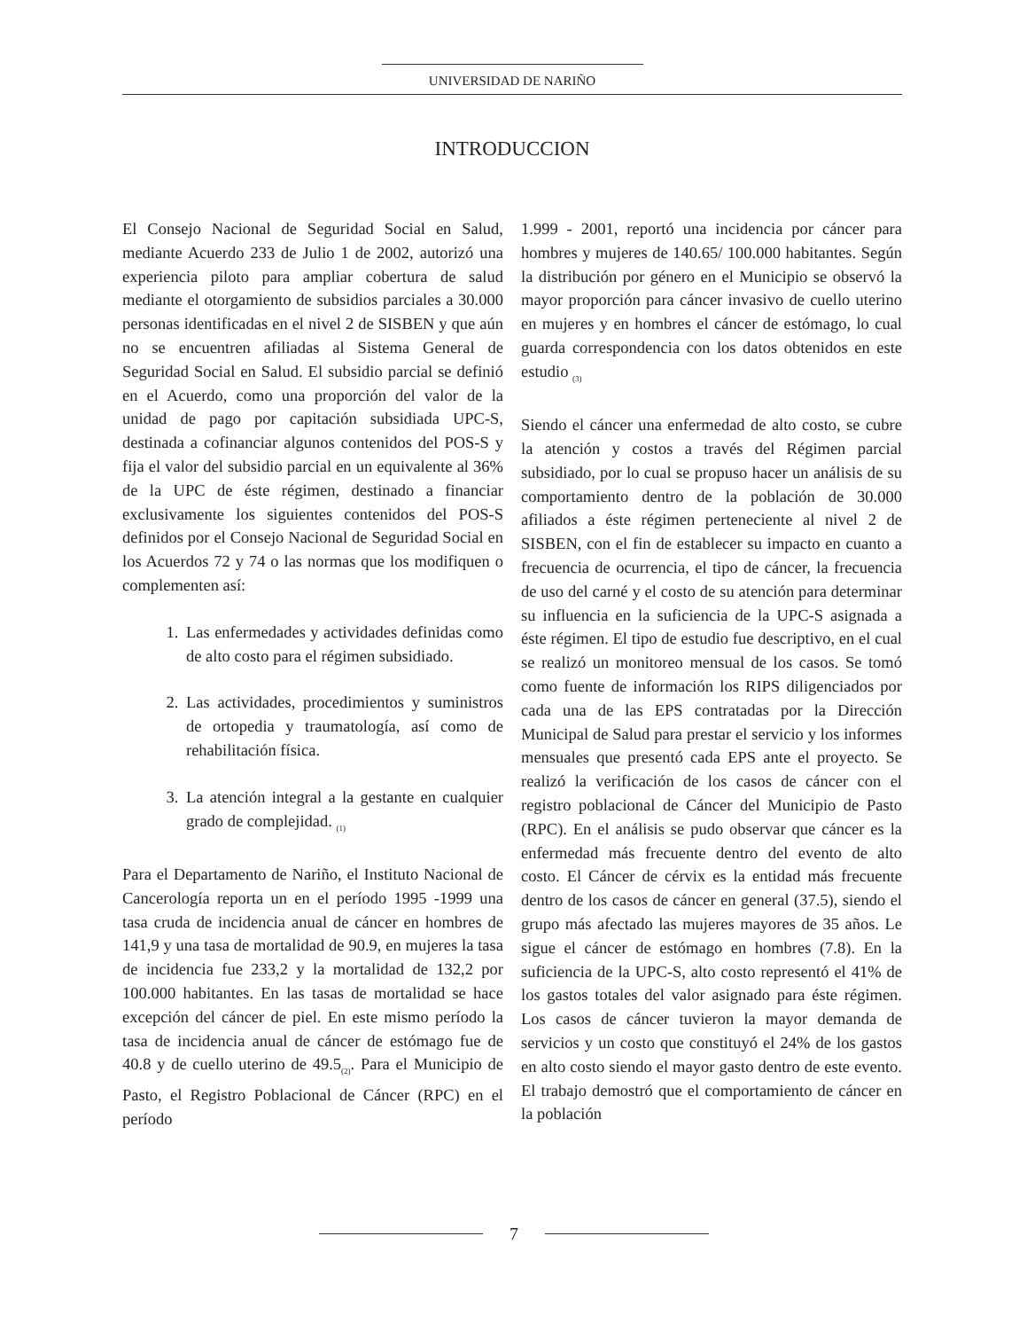UNIVERSIDAD DE NARIÑO
INTRODUCCION
El Consejo Nacional de Seguridad Social en Salud, mediante Acuerdo 233 de Julio 1 de 2002, autorizó una experiencia piloto para ampliar cobertura de salud mediante el otorgamiento de subsidios parciales a 30.000 personas identificadas en el nivel 2 de SISBEN y que aún no se encuentren afiliadas al Sistema General de Seguridad Social en Salud. El subsidio parcial se definió en el Acuerdo, como una proporción del valor de la unidad de pago por capitación subsidiada UPC-S, destinada a cofinanciar algunos contenidos del POS-S y fija el valor del subsidio parcial en un equivalente al 36% de la UPC de éste régimen, destinado a financiar exclusivamente los siguientes contenidos del POS-S definidos por el Consejo Nacional de Seguridad Social en los Acuerdos 72 y 74 o las normas que los modifiquen o complementen así:
1. Las enfermedades y actividades definidas como de alto costo para el régimen subsidiado.
2. Las actividades, procedimientos y suministros de ortopedia y traumatología, así como de rehabilitación física.
3. La atención integral a la gestante en cualquier grado de complejidad. <sub>(1)</sub>
Para el Departamento de Nariño, el Instituto Nacional de Cancerología reporta un en el período 1995 -1999 una tasa cruda de incidencia anual de cáncer en hombres de 141,9 y una tasa de mortalidad de 90.9, en mujeres la tasa de incidencia fue 233,2 y la mortalidad de 132,2 por 100.000 habitantes. En las tasas de mortalidad se hace excepción del cáncer de piel. En este mismo período la tasa de incidencia anual de cáncer de estómago fue de 40.8 y de cuello uterino de 49.5<sub>(2)</sub>. Para el Municipio de Pasto, el Registro Poblacional de Cáncer (RPC) en el período
1.999 - 2001, reportó una incidencia por cáncer para hombres y mujeres de 140.65/ 100.000 habitantes. Según la distribución por género en el Municipio se observó la mayor proporción para cáncer invasivo de cuello uterino en mujeres y en hombres el cáncer de estómago, lo cual guarda correspondencia con los datos obtenidos en este estudio <sub>(3)</sub>
Siendo el cáncer una enfermedad de alto costo, se cubre la atención y costos a través del Régimen parcial subsidiado, por lo cual se propuso hacer un análisis de su comportamiento dentro de la población de 30.000 afiliados a éste régimen perteneciente al nivel 2 de SISBEN, con el fin de establecer su impacto en cuanto a frecuencia de ocurrencia, el tipo de cáncer, la frecuencia de uso del carné y el costo de su atención para determinar su influencia en la suficiencia de la UPC-S asignada a éste régimen. El tipo de estudio fue descriptivo, en el cual se realizó un monitoreo mensual de los casos. Se tomó como fuente de información los RIPS diligenciados por cada una de las EPS contratadas por la Dirección Municipal de Salud para prestar el servicio y los informes mensuales que presentó cada EPS ante el proyecto. Se realizó la verificación de los casos de cáncer con el registro poblacional de Cáncer del Municipio de Pasto (RPC). En el análisis se pudo observar que cáncer es la enfermedad más frecuente dentro del evento de alto costo. El Cáncer de cérvix es la entidad más frecuente dentro de los casos de cáncer en general (37.5), siendo el grupo más afectado las mujeres mayores de 35 años. Le sigue el cáncer de estómago en hombres (7.8). En la suficiencia de la UPC-S, alto costo representó el 41% de los gastos totales del valor asignado para éste régimen. Los casos de cáncer tuvieron la mayor demanda de servicios y un costo que constituyó el 24% de los gastos en alto costo siendo el mayor gasto dentro de este evento. El trabajo demostró que el comportamiento de cáncer en la población
7